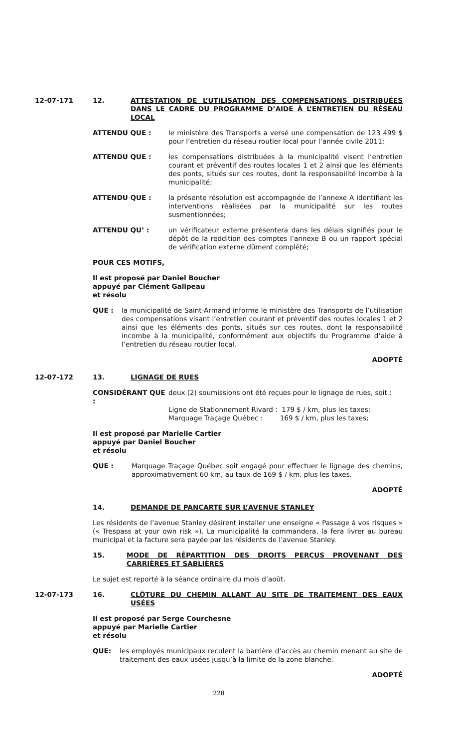12-07-171 12. ATTESTATION DE L’UTILISATION DES COMPENSATIONS DISTRIBUÉES DANS LE CADRE DU PROGRAMME D’AIDE À L’ENTRETIEN DU RÉSEAU LOCAL
ATTENDU QUE : le ministère des Transports a versé une compensation de 123 499 $ pour l’entretien du réseau routier local pour l’année civile 2011;
ATTENDU QUE : les compensations distribuées à la municipalité visent l’entretien courant et préventif des routes locales 1 et 2 ainsi que les éléments des ponts, situés sur ces routes, dont la responsabilité incombe à la municipalité;
ATTENDU QUE : la présente résolution est accompagnée de l’annexe A identifiant les interventions réalisées par la municipalité sur les routes susmentionnées;
ATTENDU QU’ : un vérificateur externe présentera dans les délais signifiés pour le dépôt de la reddition des comptes l’annexe B ou un rapport spécial de vérification externe dûment complété;
POUR CES MOTIFS,
Il est proposé par Daniel Boucher
appuyé par Clément Galipeau
et résolu
QUE : la municipalité de Saint-Armand informe le ministère des Transports de l’utilisation des compensations visant l’entretien courant et préventif des routes locales 1 et 2 ainsi que les éléments des ponts, situés sur ces routes, dont la responsabilité incombe à la municipalité, conformément aux objectifs du Programme d’aide à l’entretien du réseau routier local.
ADOPTÉ
12-07-172 13. LIGNAGE DE RUES
CONSIDÉRANT QUE : deux (2) soumissions ont été reçues pour le lignage de rues, soit :
Ligne de Stationnement Rivard : 179 $ / km, plus les taxes;
Marquage Traçage Québec : 169 $ / km, plus les taxes;
Il est proposé par Marielle Cartier
appuyé par Daniel Boucher
et résolu
QUE : Marquage Traçage Québec soit engagé pour effectuer le lignage des chemins, approximativement 60 km, au taux de 169 $ / km, plus les taxes.
ADOPTÉ
14. DEMANDE DE PANCARTE SUR L’AVENUE STANLEY
Les résidents de l’avenue Stanley désirent installer une enseigne « Passage à vos risques » (« Trespass at your own risk »). La municipalité la commandera, la fera livrer au bureau municipal et la facture sera payée par les résidents de l’avenue Stanley.
15. MODE DE RÉPARTITION DES DROITS PERÇUS PROVENANT DES CARRIÈRES ET SABLIÈRES
Le sujet est reporté à la séance ordinaire du mois d’août.
12-07-173 16. CLÔTURE DU CHEMIN ALLANT AU SITE DE TRAITEMENT DES EAUX USÉES
Il est proposé par Serge Courchesne
appuyé par Marielle Cartier
et résolu
QUE: les employés municipaux reculent la barrière d’accès au chemin menant au site de traitement des eaux usées jusqu’à la limite de la zone blanche.
ADOPTÉ
228